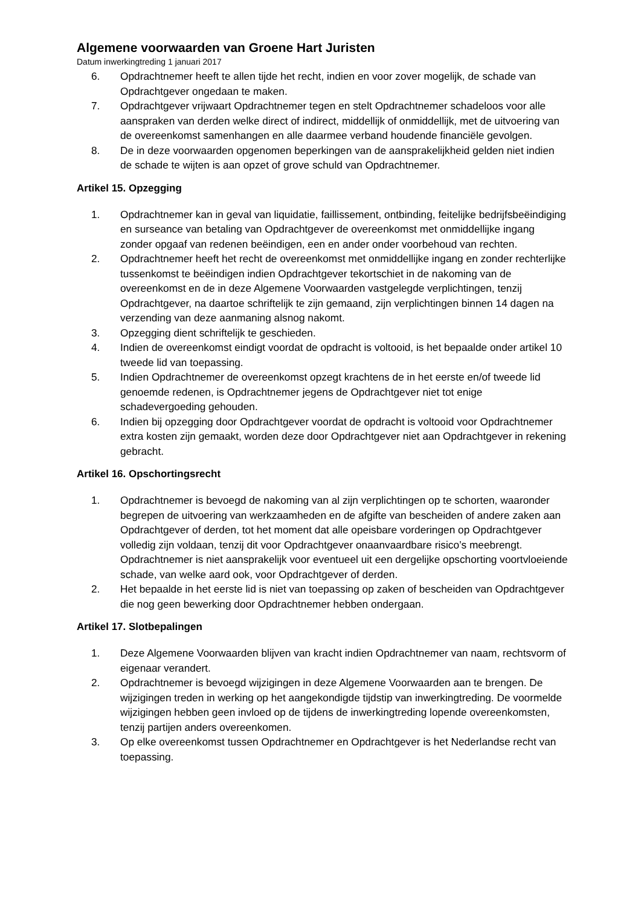Algemene voorwaarden van Groene Hart Juristen
Datum inwerkingtreding 1 januari 2017
6. Opdrachtnemer heeft te allen tijde het recht, indien en voor zover mogelijk, de schade van Opdrachtgever ongedaan te maken.
7. Opdrachtgever vrijwaart Opdrachtnemer tegen en stelt Opdrachtnemer schadeloos voor alle aanspraken van derden welke direct of indirect, middellijk of onmiddellijk, met de uitvoering van de overeenkomst samenhangen en alle daarmee verband houdende financiële gevolgen.
8. De in deze voorwaarden opgenomen beperkingen van de aansprakelijkheid gelden niet indien de schade te wijten is aan opzet of grove schuld van Opdrachtnemer.
Artikel 15. Opzegging
1. Opdrachtnemer kan in geval van liquidatie, faillissement, ontbinding, feitelijke bedrijfsbeëindiging en surseance van betaling van Opdrachtgever de overeenkomst met onmiddellijke ingang zonder opgaaf van redenen beëindigen, een en ander onder voorbehoud van rechten.
2. Opdrachtnemer heeft het recht de overeenkomst met onmiddellijke ingang en zonder rechterlijke tussenkomst te beëindigen indien Opdrachtgever tekortschiet in de nakoming van de overeenkomst en de in deze Algemene Voorwaarden vastgelegde verplichtingen, tenzij Opdrachtgever, na daartoe schriftelijk te zijn gemaand, zijn verplichtingen binnen 14 dagen na verzending van deze aanmaning alsnog nakomt.
3. Opzegging dient schriftelijk te geschieden.
4. Indien de overeenkomst eindigt voordat de opdracht is voltooid, is het bepaalde onder artikel 10 tweede lid van toepassing.
5. Indien Opdrachtnemer de overeenkomst opzegt krachtens de in het eerste en/of tweede lid genoemde redenen, is Opdrachtnemer jegens de Opdrachtgever niet tot enige schadevergoeding gehouden.
6. Indien bij opzegging door Opdrachtgever voordat de opdracht is voltooid voor Opdrachtnemer extra kosten zijn gemaakt, worden deze door Opdrachtgever niet aan Opdrachtgever in rekening gebracht.
Artikel 16. Opschortingsrecht
1. Opdrachtnemer is bevoegd de nakoming van al zijn verplichtingen op te schorten, waaronder begrepen de uitvoering van werkzaamheden en de afgifte van bescheiden of andere zaken aan Opdrachtgever of derden, tot het moment dat alle opeisbare vorderingen op Opdrachtgever volledig zijn voldaan, tenzij dit voor Opdrachtgever onaanvaardbare risico’s meebrengt. Opdrachtnemer is niet aansprakelijk voor eventueel uit een dergelijke opschorting voortvloeiende schade, van welke aard ook, voor Opdrachtgever of derden.
2. Het bepaalde in het eerste lid is niet van toepassing op zaken of bescheiden van Opdrachtgever die nog geen bewerking door Opdrachtnemer hebben ondergaan.
Artikel 17. Slotbepalingen
1. Deze Algemene Voorwaarden blijven van kracht indien Opdrachtnemer van naam, rechtsvorm of eigenaar verandert.
2. Opdrachtnemer is bevoegd wijzigingen in deze Algemene Voorwaarden aan te brengen. De wijzigingen treden in werking op het aangekondigde tijdstip van inwerkingtreding. De voormelde wijzigingen hebben geen invloed op de tijdens de inwerkingtreding lopende overeenkomsten, tenzij partijen anders overeenkomen.
3. Op elke overeenkomst tussen Opdrachtnemer en Opdrachtgever is het Nederlandse recht van toepassing.